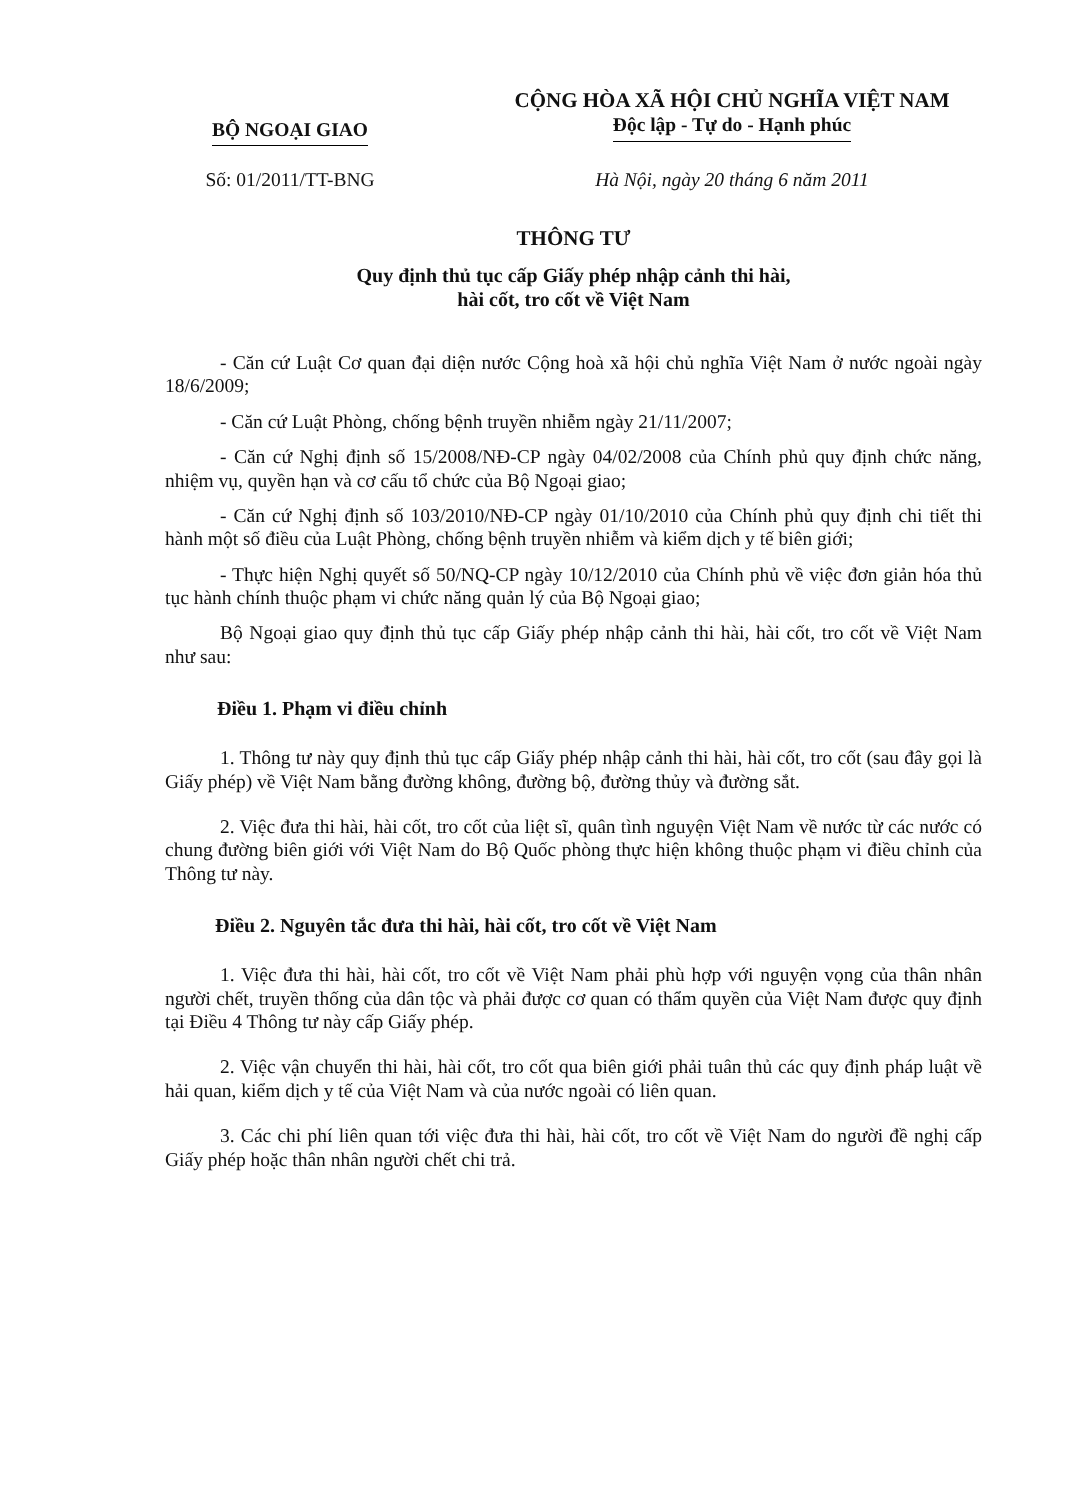BỘ NGOẠI GIAO
Số: 01/2011/TT-BNG
CỘNG HÒA XÃ HỘI CHỦ NGHĨA VIỆT NAM
Độc lập - Tự do - Hạnh phúc
Hà Nội, ngày 20 tháng 6 năm 2011
THÔNG TƯ
Quy định thủ tục cấp Giấy phép nhập cảnh thi hài,
hài cốt, tro cốt về Việt Nam
- Căn cứ Luật Cơ quan đại diện nước Cộng hoà xã hội chủ nghĩa Việt Nam ở nước ngoài ngày 18/6/2009;
- Căn cứ Luật Phòng, chống bệnh truyền nhiễm ngày 21/11/2007;
- Căn cứ Nghị định số 15/2008/NĐ-CP ngày 04/02/2008 của Chính phủ quy định chức năng, nhiệm vụ, quyền hạn và cơ cấu tổ chức của Bộ Ngoại giao;
- Căn cứ Nghị định số 103/2010/NĐ-CP ngày 01/10/2010 của Chính phủ quy định chi tiết thi hành một số điều của Luật Phòng, chống bệnh truyền nhiễm và kiểm dịch y tế biên giới;
- Thực hiện Nghị quyết số 50/NQ-CP ngày 10/12/2010 của Chính phủ về việc đơn giản hóa thủ tục hành chính thuộc phạm vi chức năng quản lý của Bộ Ngoại giao;
Bộ Ngoại giao quy định thủ tục cấp Giấy phép nhập cảnh thi hài, hài cốt, tro cốt về Việt Nam như sau:
Điều 1. Phạm vi điều chỉnh
1. Thông tư này quy định thủ tục cấp Giấy phép nhập cảnh thi hài, hài cốt, tro cốt (sau đây gọi là Giấy phép) về Việt Nam bằng đường không, đường bộ, đường thủy và đường sắt.
2. Việc đưa thi hài, hài cốt, tro cốt của liệt sĩ, quân tình nguyện Việt Nam về nước từ các nước có chung đường biên giới với Việt Nam do Bộ Quốc phòng thực hiện không thuộc phạm vi điều chỉnh của Thông tư này.
Điều 2. Nguyên tắc đưa thi hài, hài cốt, tro cốt về Việt Nam
1. Việc đưa thi hài, hài cốt, tro cốt về Việt Nam phải phù hợp với nguyện vọng của thân nhân người chết, truyền thống của dân tộc và phải được cơ quan có thẩm quyền của Việt Nam được quy định tại Điều 4 Thông tư này cấp Giấy phép.
2. Việc vận chuyển thi hài, hài cốt, tro cốt qua biên giới phải tuân thủ các quy định pháp luật về hải quan, kiểm dịch y tế của Việt Nam và của nước ngoài có liên quan.
3. Các chi phí liên quan tới việc đưa thi hài, hài cốt, tro cốt về Việt Nam do người đề nghị cấp Giấy phép hoặc thân nhân người chết chi trả.